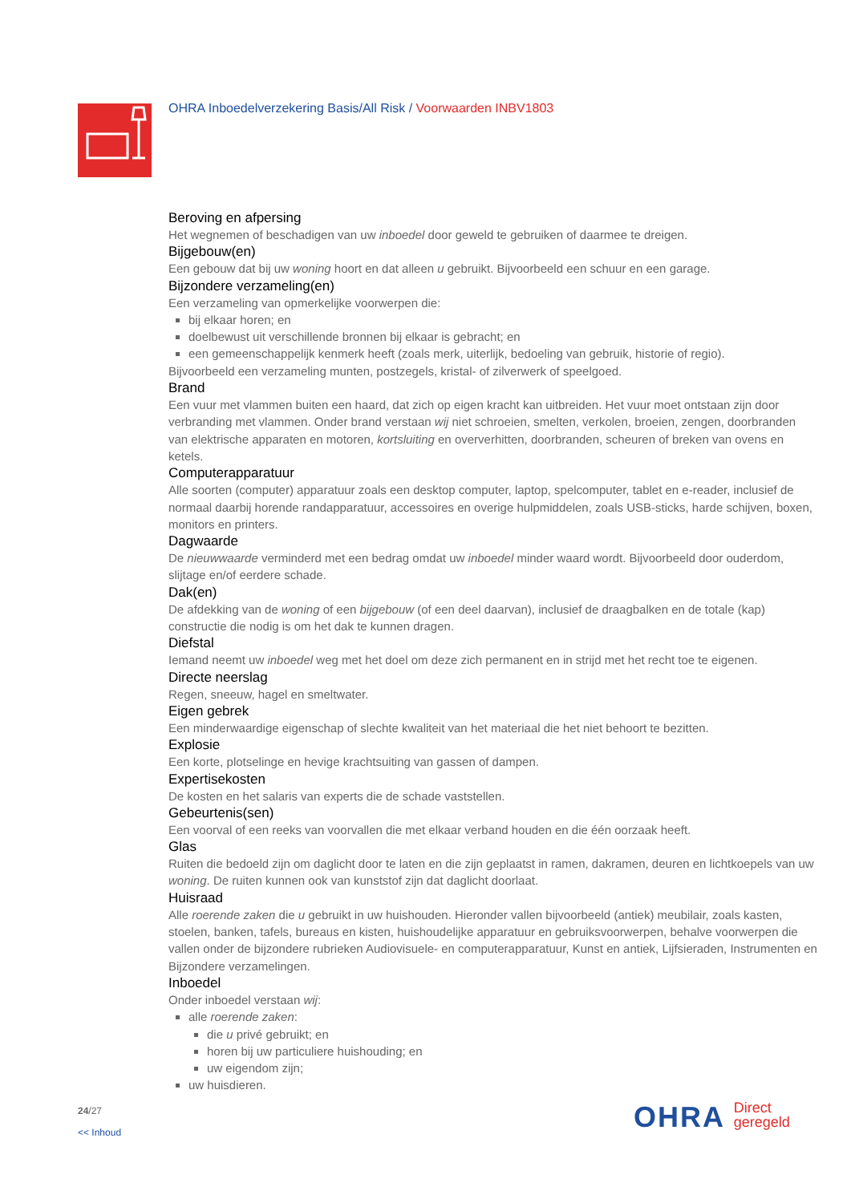OHRA Inboedelverzekering Basis/All Risk / Voorwaarden INBV1803
Beroving en afpersing
Het wegnemen of beschadigen van uw inboedel door geweld te gebruiken of daarmee te dreigen.
Bijgebouw(en)
Een gebouw dat bij uw woning hoort en dat alleen u gebruikt. Bijvoorbeeld een schuur en een garage.
Bijzondere verzameling(en)
Een verzameling van opmerkelijke voorwerpen die:
bij elkaar horen; en
doelbewust uit verschillende bronnen bij elkaar is gebracht; en
een gemeenschappelijk kenmerk heeft (zoals merk, uiterlijk, bedoeling van gebruik, historie of regio).
Bijvoorbeeld een verzameling munten, postzegels, kristal- of zilverwerk of speelgoed.
Brand
Een vuur met vlammen buiten een haard, dat zich op eigen kracht kan uitbreiden. Het vuur moet ontstaan zijn door verbranding met vlammen. Onder brand verstaan wij niet schroeien, smelten, verkolen, broeien, zengen, doorbranden van elektrische apparaten en motoren, kortsluiting en oververhitten, doorbranden, scheuren of breken van ovens en ketels.
Computerapparatuur
Alle soorten (computer) apparatuur zoals een desktop computer, laptop, spelcomputer, tablet en e-reader, inclusief de normaal daarbij horende randapparatuur, accessoires en overige hulpmiddelen, zoals USB-sticks, harde schijven, boxen, monitors en printers.
Dagwaarde
De nieuwwaarde verminderd met een bedrag omdat uw inboedel minder waard wordt. Bijvoorbeeld door ouderdom, slijtage en/of eerdere schade.
Dak(en)
De afdekking van de woning of een bijgebouw (of een deel daarvan), inclusief de draagbalken en de totale (kap) constructie die nodig is om het dak te kunnen dragen.
Diefstal
Iemand neemt uw inboedel weg met het doel om deze zich permanent en in strijd met het recht toe te eigenen.
Directe neerslag
Regen, sneeuw, hagel en smeltwater.
Eigen gebrek
Een minderwaardige eigenschap of slechte kwaliteit van het materiaal die het niet behoort te bezitten.
Explosie
Een korte, plotselinge en hevige krachtsuiting van gassen of dampen.
Expertisekosten
De kosten en het salaris van experts die de schade vaststellen.
Gebeurtenis(sen)
Een voorval of een reeks van voorvallen die met elkaar verband houden en die één oorzaak heeft.
Glas
Ruiten die bedoeld zijn om daglicht door te laten en die zijn geplaatst in ramen, dakramen, deuren en lichtkoepels van uw woning. De ruiten kunnen ook van kunststof zijn dat daglicht doorlaat.
Huisraad
Alle roerende zaken die u gebruikt in uw huishouden. Hieronder vallen bijvoorbeeld (antiek) meubilair, zoals kasten, stoelen, banken, tafels, bureaus en kisten, huishoudelijke apparatuur en gebruiksvoorwerpen, behalve voorwerpen die vallen onder de bijzondere rubrieken Audiovisuele- en computerapparatuur, Kunst en antiek, Lijfsieraden, Instrumenten en Bijzondere verzamelingen.
Inboedel
Onder inboedel verstaan wij:
alle roerende zaken:
die u privé gebruikt; en
horen bij uw particuliere huishouding; en
uw eigendom zijn;
uw huisdieren.
24/27
<< Inhoud
OHRA Direct
geregeld